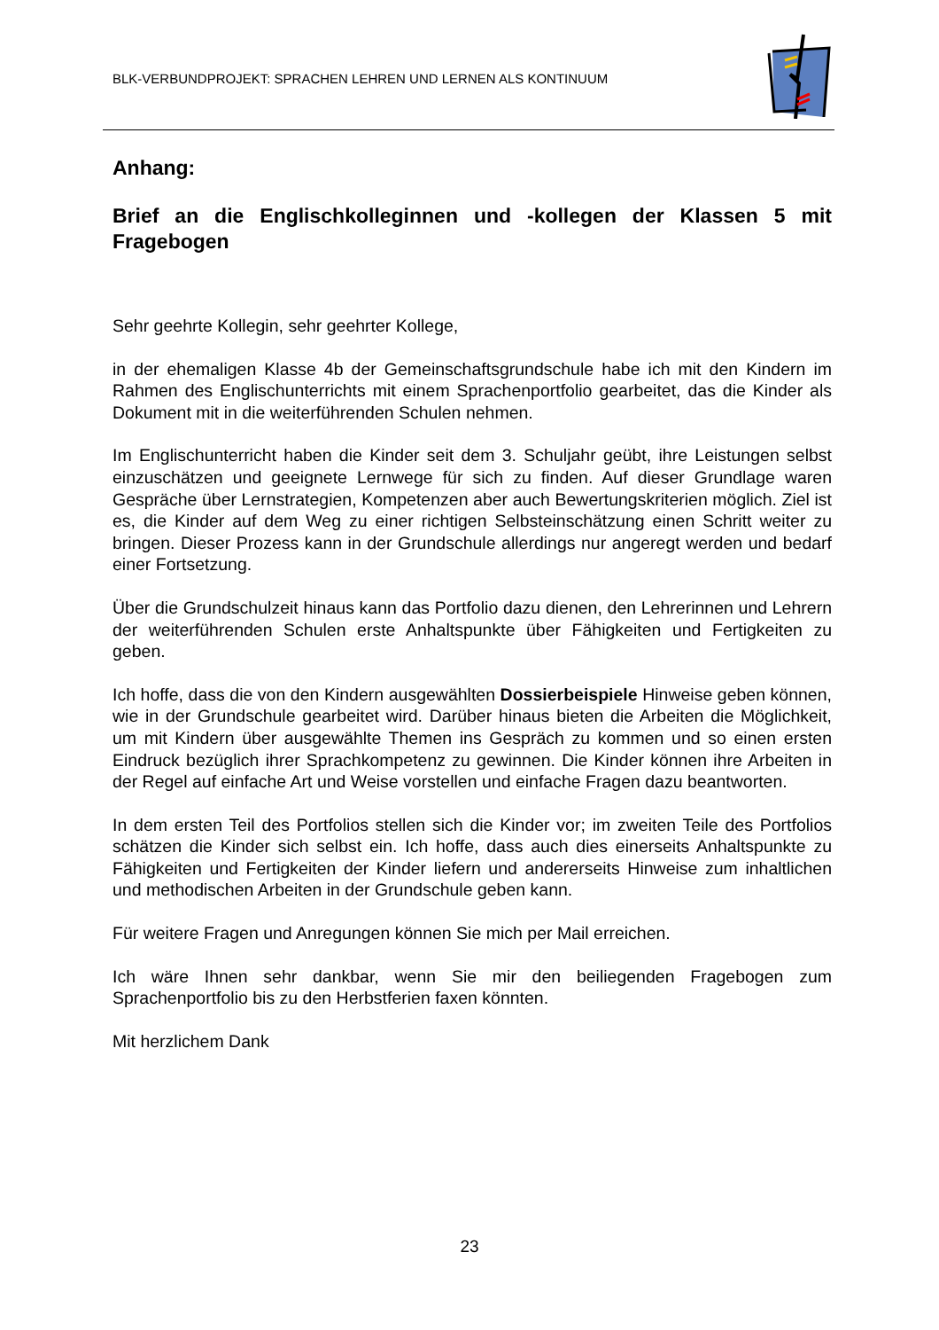BLK-VERBUNDPROJEKT: SPRACHEN LEHREN UND LERNEN ALS KONTINUUM
Anhang:
Brief an die Englischkolleginnen und -kollegen der Klassen 5 mit Fragebogen
Sehr geehrte Kollegin, sehr geehrter Kollege,
in der ehemaligen Klasse 4b der Gemeinschaftsgrundschule habe ich mit den Kindern im Rahmen des Englischunterrichts mit einem Sprachenportfolio gearbeitet, das die Kinder als Dokument mit in die weiterführenden Schulen nehmen.
Im Englischunterricht haben die Kinder seit dem 3. Schuljahr geübt, ihre Leistungen selbst einzuschätzen und geeignete Lernwege für sich zu finden. Auf dieser Grundlage waren Gespräche über Lernstrategien, Kompetenzen aber auch Bewertungskriterien möglich. Ziel ist es, die Kinder auf dem Weg zu einer richtigen Selbsteinschätzung einen Schritt weiter zu bringen. Dieser Prozess kann in der Grundschule allerdings nur angeregt werden und bedarf einer Fortsetzung.
Über die Grundschulzeit hinaus kann das Portfolio dazu dienen, den Lehrerinnen und Lehrern der weiterführenden Schulen erste Anhaltspunkte über Fähigkeiten und Fertigkeiten zu geben.
Ich hoffe, dass die von den Kindern ausgewählten Dossierbeispiele Hinweise geben können, wie in der Grundschule gearbeitet wird. Darüber hinaus bieten die Arbeiten die Möglichkeit, um mit Kindern über ausgewählte Themen ins Gespräch zu kommen und so einen ersten Eindruck bezüglich ihrer Sprachkompetenz zu gewinnen. Die Kinder können ihre Arbeiten in der Regel auf einfache Art und Weise vorstellen und einfache Fragen dazu beantworten.
In dem ersten Teil des Portfolios stellen sich die Kinder vor; im zweiten Teile des Portfolios schätzen die Kinder sich selbst ein. Ich hoffe, dass auch dies einerseits Anhaltspunkte zu Fähigkeiten und Fertigkeiten der Kinder liefern und andererseits Hinweise zum inhaltlichen und methodischen Arbeiten in der Grundschule geben kann.
Für weitere Fragen und Anregungen können Sie mich per Mail erreichen.
Ich wäre Ihnen sehr dankbar, wenn Sie mir den beiliegenden Fragebogen zum Sprachenportfolio bis zu den Herbstferien faxen könnten.
Mit herzlichem Dank
23